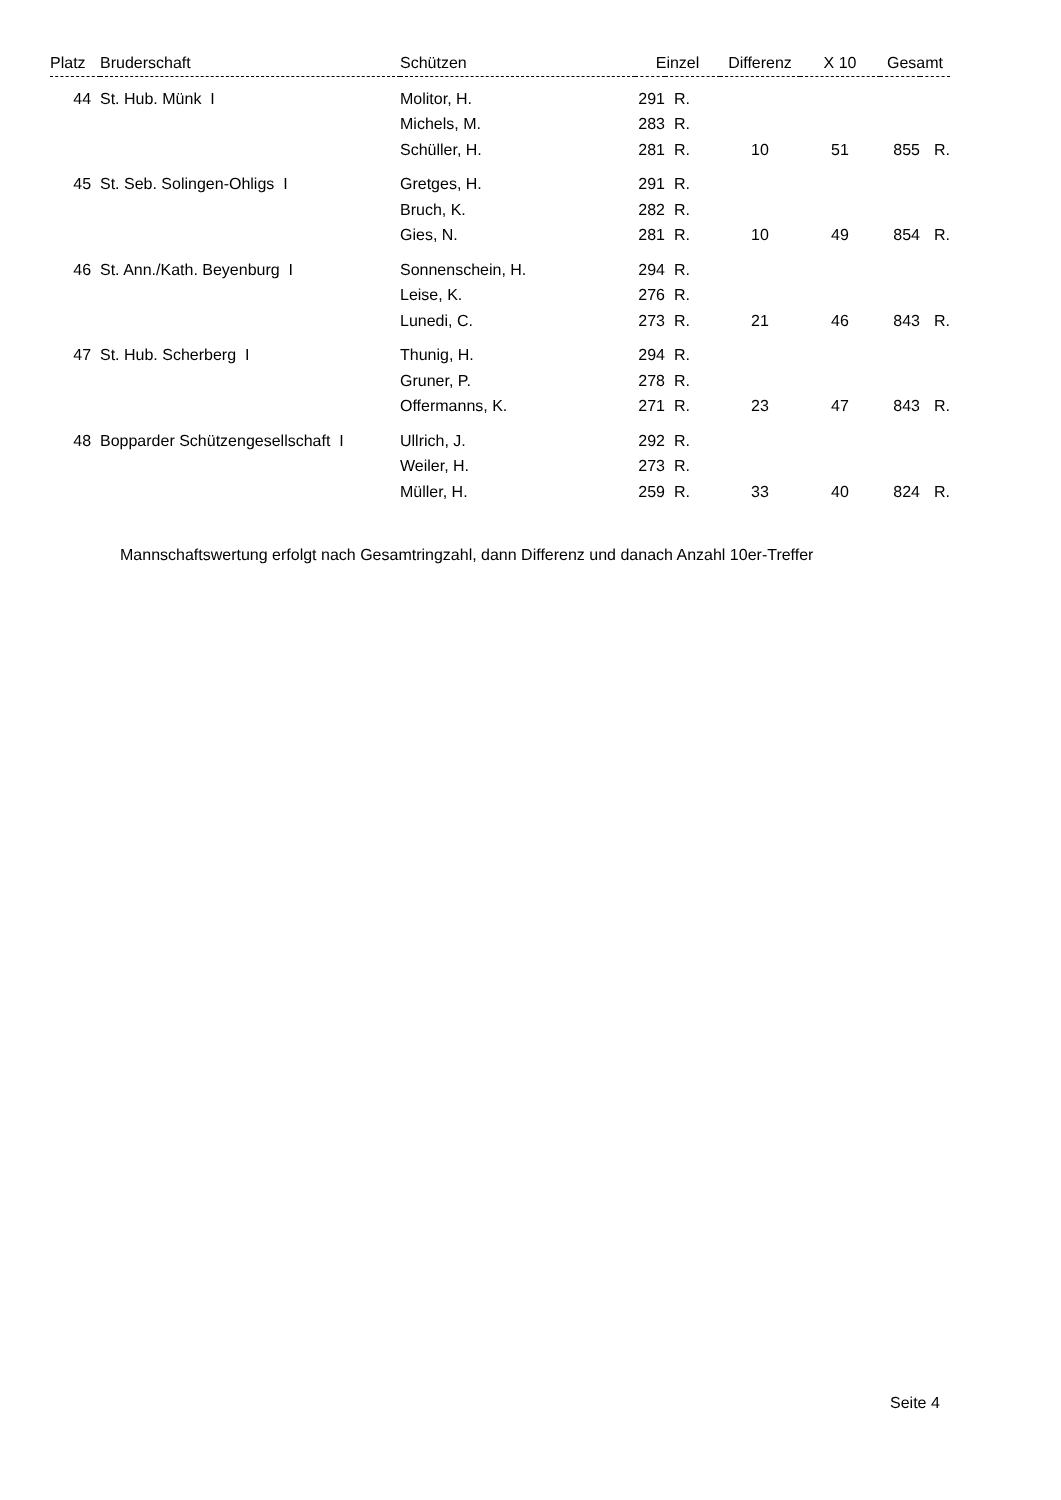| Platz | Bruderschaft | Schützen | Einzel | | Differenz | X 10 | Gesamt | |
| --- | --- | --- | --- | --- | --- | --- | --- | --- |
| 44 | St. Hub. Münk I | Molitor, H. | 291 | R. | | | | |
| | | Michels, M. | 283 | R. | | | | |
| | | Schüller, H. | 281 | R. | 10 | 51 | 855 | R. |
| 45 | St. Seb. Solingen-Ohligs I | Gretges, H. | 291 | R. | | | | |
| | | Bruch, K. | 282 | R. | | | | |
| | | Gies, N. | 281 | R. | 10 | 49 | 854 | R. |
| 46 | St. Ann./Kath. Beyenburg I | Sonnenschein, H. | 294 | R. | | | | |
| | | Leise, K. | 276 | R. | | | | |
| | | Lunedi, C. | 273 | R. | 21 | 46 | 843 | R. |
| 47 | St. Hub. Scherberg I | Thunig, H. | 294 | R. | | | | |
| | | Gruner, P. | 278 | R. | | | | |
| | | Offermanns, K. | 271 | R. | 23 | 47 | 843 | R. |
| 48 | Bopparder Schützengesellschaft I | Ullrich, J. | 292 | R. | | | | |
| | | Weiler, H. | 273 | R. | | | | |
| | | Müller, H. | 259 | R. | 33 | 40 | 824 | R. |
Mannschaftswertung erfolgt nach Gesamtringzahl, dann Differenz und danach Anzahl 10er-Treffer
Seite 4